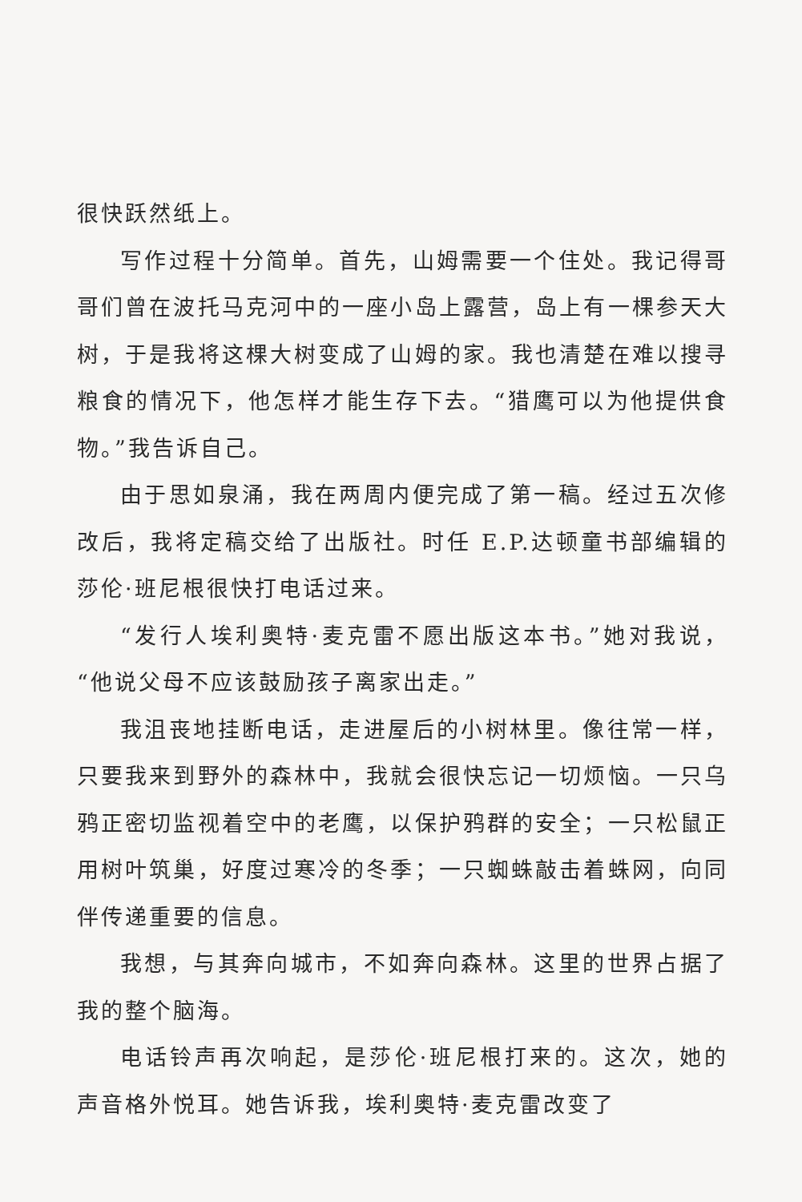很快跃然纸上。
写作过程十分简单。首先，山姆需要一个住处。我记得哥哥们曾在波托马克河中的一座小岛上露营，岛上有一棵参天大树，于是我将这棵大树变成了山姆的家。我也清楚在难以搜寻粮食的情况下，他怎样才能生存下去。“猎鹰可以为他提供食物。”我告诉自己。
由于思如泉涌，我在两周内便完成了第一稿。经过五次修改后，我将定稿交给了出版社。时任 E.P.达顿童书部编辑的莎伦·班尼根很快打电话过来。
“发行人埃利奥特·麦克雷不愿出版这本书。”她对我说，“他说父母不应该鼓励孩子离家出走。”
我沮丧地挂断电话，走进屋后的小树林里。像往常一样，只要我来到野外的森林中，我就会很快忘记一切烦恼。一只乌鸦正密切监视着空中的老鹰，以保护鸦群的安全；一只松鼠正用树叶筑巢，好度过寒冷的冬季；一只蜘蛛敲击着蛛网，向同伴传递重要的信息。
我想，与其奔向城市，不如奔向森林。这里的世界占据了我的整个脑海。
电话铃声再次响起，是莎伦·班尼根打来的。这次，她的声音格外悦耳。她告诉我，埃利奥特·麦克雷改变了